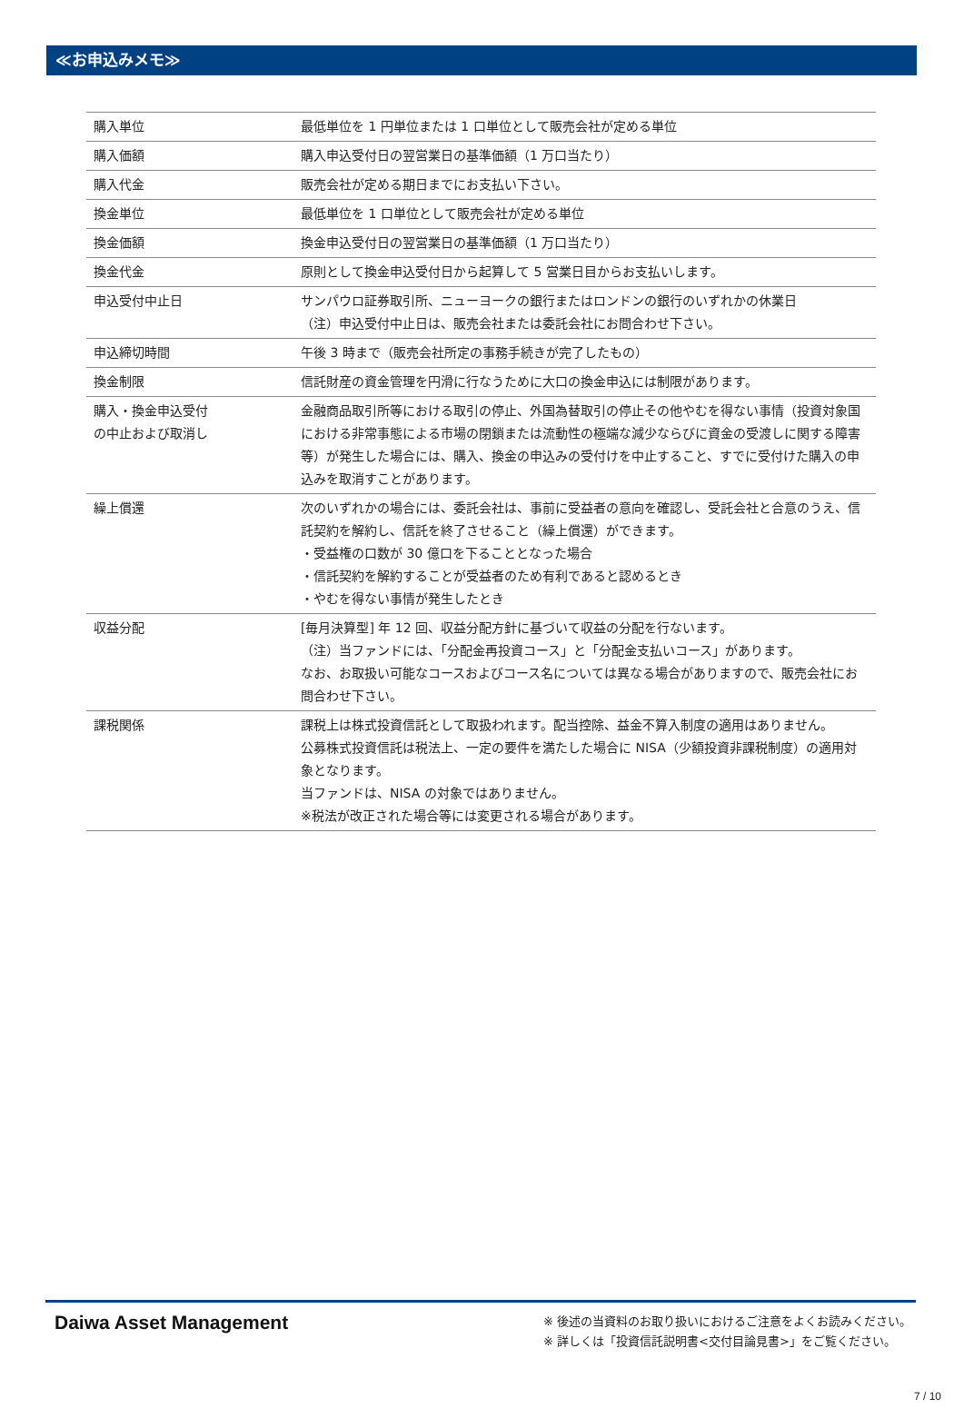≪お申込みメモ≫
| 購入単位 | 最低単位を 1 円単位または 1 口単位として販売会社が定める単位 |
| 購入価額 | 購入申込受付日の翌営業日の基準価額（1 万口当たり） |
| 購入代金 | 販売会社が定める期日までにお支払い下さい。 |
| 換金単位 | 最低単位を 1 口単位として販売会社が定める単位 |
| 換金価額 | 換金申込受付日の翌営業日の基準価額（1 万口当たり） |
| 換金代金 | 原則として換金申込受付日から起算して 5 営業日目からお支払いします。 |
| 申込受付中止日 | サンパウロ証券取引所、ニューヨークの銀行またはロンドンの銀行のいずれかの休業日 （注）申込受付中止日は、販売会社または委託会社にお問合わせ下さい。 |
| 申込締切時間 | 午後 3 時まで（販売会社所定の事務手続きが完了したもの） |
| 換金制限 | 信託財産の資金管理を円滑に行なうために大口の換金申込には制限があります。 |
| 購入・換金申込受付 の中止および取消し | 金融商品取引所等における取引の停止、外国為替取引の停止その他やむを得ない事情（投資対象国における非常事態による市場の閉鎖または流動性の極端な減少ならびに資金の受渡しに関する障害等）が発生した場合には、購入、換金の申込みの受付けを中止すること、すでに受付けた購入の申込みを取消すことがあります。 |
| 繰上償還 | 次のいずれかの場合には、委託会社は、事前に受益者の意向を確認し、受託会社と合意のうえ、信託契約を解約し、信託を終了させること（繰上償還）ができます。 ・受益権の口数が 30 億口を下ることとなった場合 ・信託契約を解約することが受益者のため有利であると認めるとき ・やむを得ない事情が発生したとき |
| 収益分配 | [毎月決算型] 年 12 回、収益分配方針に基づいて収益の分配を行ないます。 （注）当ファンドには、「分配金再投資コース」と「分配金支払いコース」があります。 なお、お取扱い可能なコースおよびコース名については異なる場合がありますので、販売会社にお問合わせ下さい。 |
| 課税関係 | 課税上は株式投資信託として取扱われます。配当控除、益金不算入制度の適用はありません。 公募株式投資信託は税法上、一定の要件を満たした場合に NISA（少額投資非課税制度）の適用対象となります。 当ファンドは、NISA の対象ではありません。 ※税法が改正された場合等には変更される場合があります。 |
Daiwa Asset Management
※ 後述の当資料のお取り扱いにおけるご注意をよくお読みください。
※ 詳しくは「投資信託説明書<交付目論見書>」をご覧ください。
7 / 10